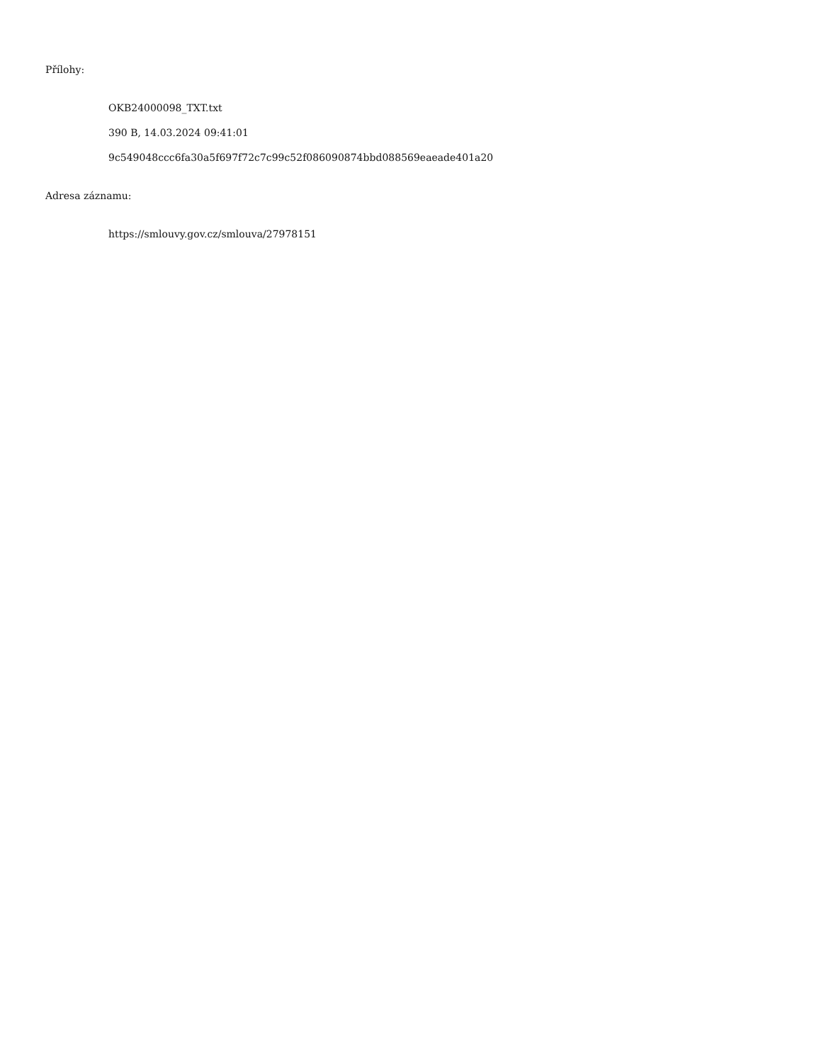Přílohy:
OKB24000098_TXT.txt
390 B, 14.03.2024 09:41:01
9c549048ccc6fa30a5f697f72c7c99c52f086090874bbd088569eaeade401a20
Adresa záznamu:
https://smlouvy.gov.cz/smlouva/27978151